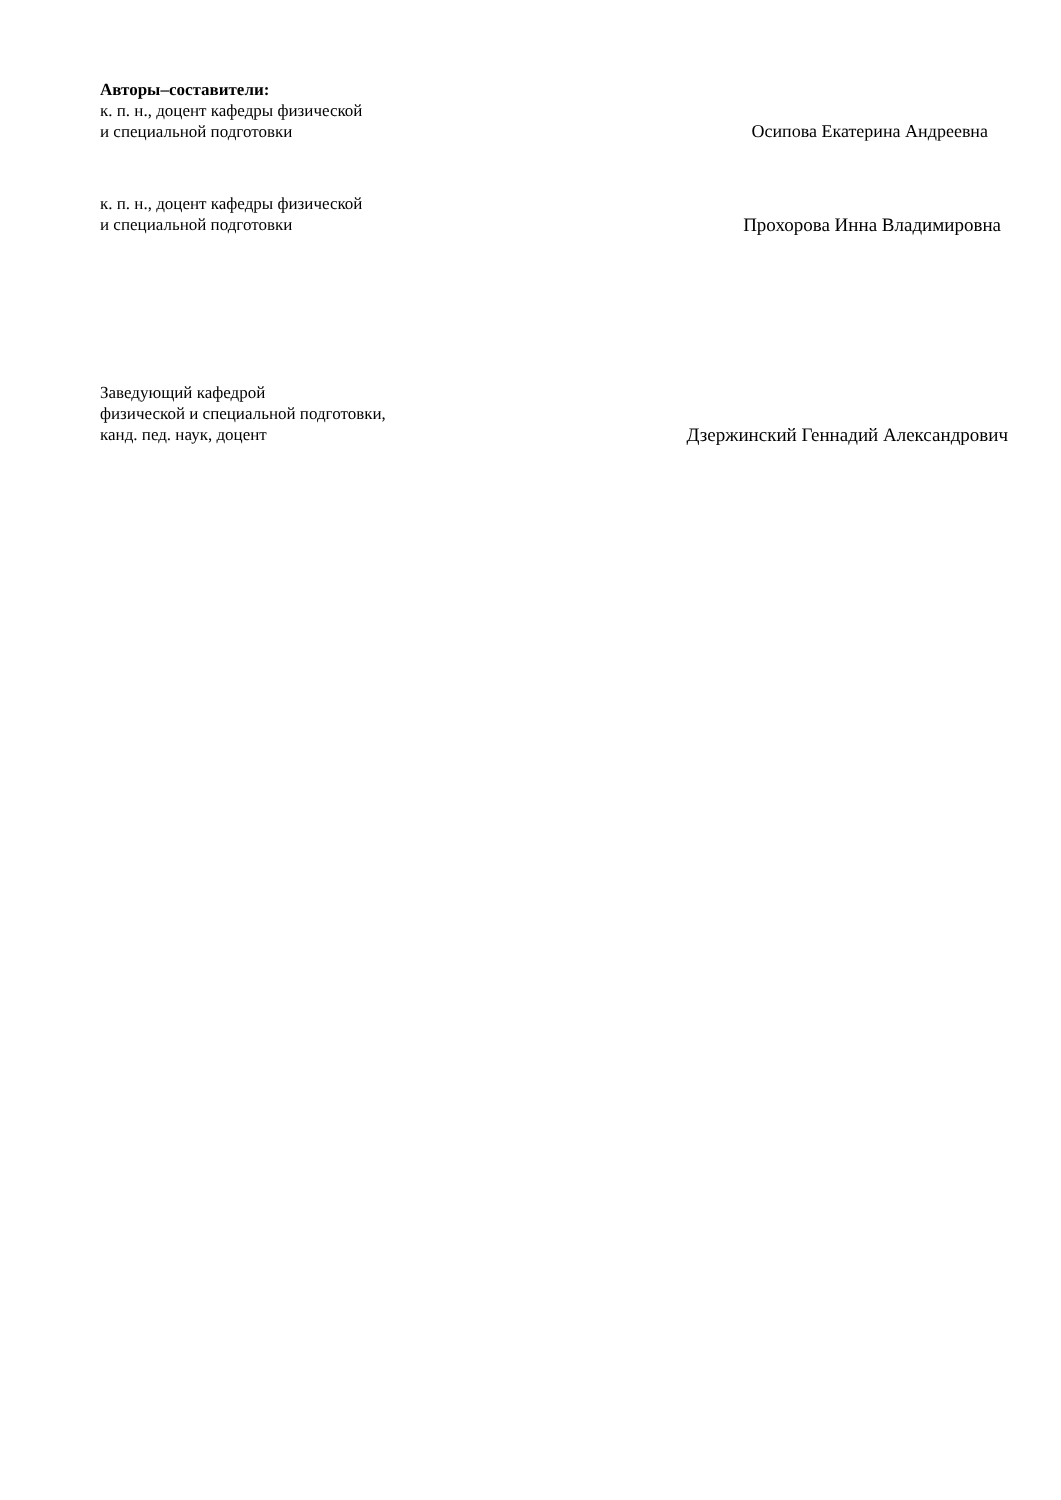Авторы–составители:
к. п. н., доцент кафедры физической
и специальной подготовки
Осипова Екатерина Андреевна
к. п. н., доцент кафедры физической
и специальной подготовки
Прохорова Инна Владимировна
Заведующий кафедрой
физической и специальной подготовки,
канд. пед. наук, доцент
Дзержинский Геннадий Александрович